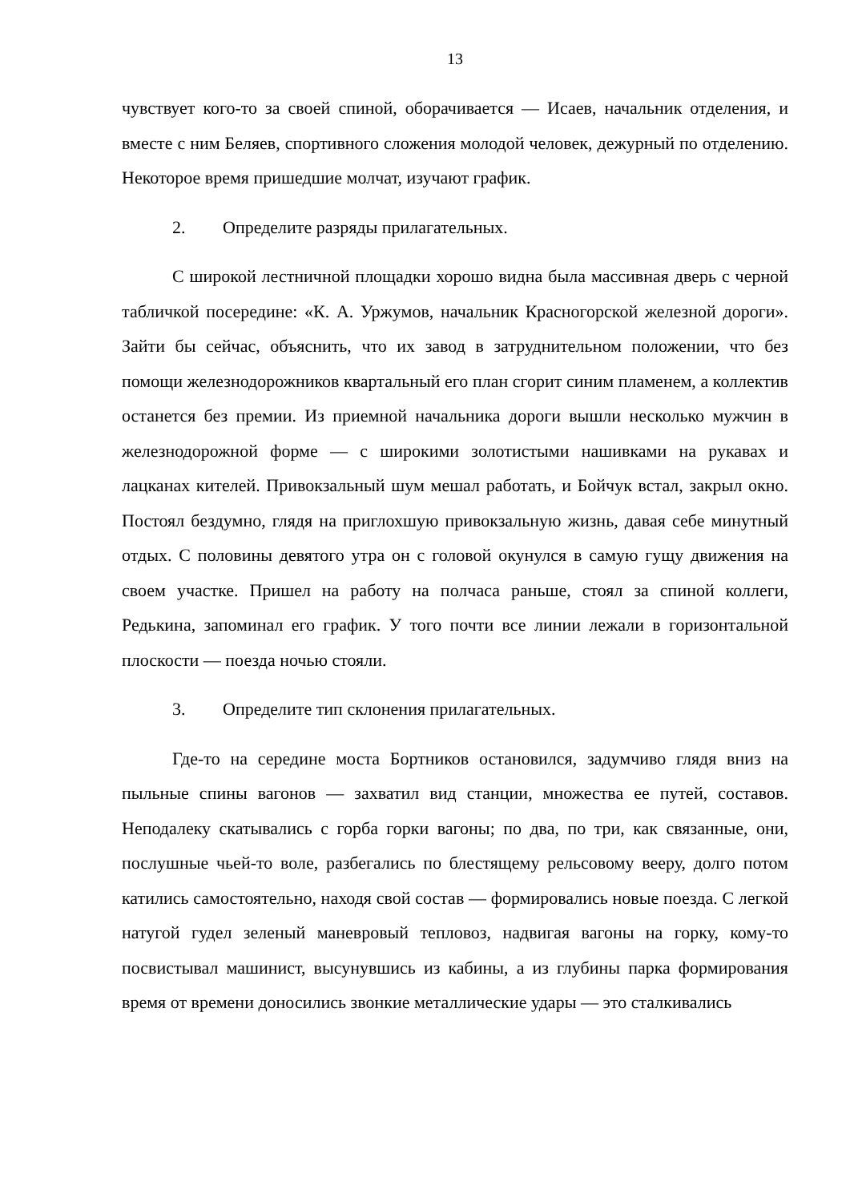13
чувствует кого-то за своей спиной, оборачивается — Исаев, начальник отделения, и вместе с ним Беляев, спортивного сложения молодой человек, дежурный по отделению. Некоторое время пришедшие молчат, изучают график.
2. Определите разряды прилагательных.
С широкой лестничной площадки хорошо видна была массивная дверь с черной табличкой посередине: «К. А. Уржумов, начальник Красногорской железной дороги». Зайти бы сейчас, объяснить, что их завод в затруднительном положении, что без помощи железнодорожников квартальный его план сгорит синим пламенем, а коллектив останется без премии. Из приемной начальника дороги вышли несколько мужчин в железнодорожной форме — с широкими золотистыми нашивками на рукавах и лацканах кителей. Привокзальный шум мешал работать, и Бойчук встал, закрыл окно. Постоял бездумно, глядя на приглохшую привокзальную жизнь, давая себе минутный отдых. С половины девятого утра он с головой окунулся в самую гущу движения на своем участке. Пришел на работу на полчаса раньше, стоял за спиной коллеги, Редькина, запоминал его график. У того почти все линии лежали в горизонтальной плоскости — поезда ночью стояли.
3. Определите тип склонения прилагательных.
Где-то на середине моста Бортников остановился, задумчиво глядя вниз на пыльные спины вагонов — захватил вид станции, множества ее путей, составов. Неподалеку скатывались с горба горки вагоны; по два, по три, как связанные, они, послушные чьей-то воле, разбегались по блестящему рельсовому вееру, долго потом катились самостоятельно, находя свой состав — формировались новые поезда. С легкой натугой гудел зеленый маневровый тепловоз, надвигая вагоны на горку, кому-то посвистывал машинист, высунувшись из кабины, а из глубины парка формирования время от времени доносились звонкие металлические удары — это сталкивались